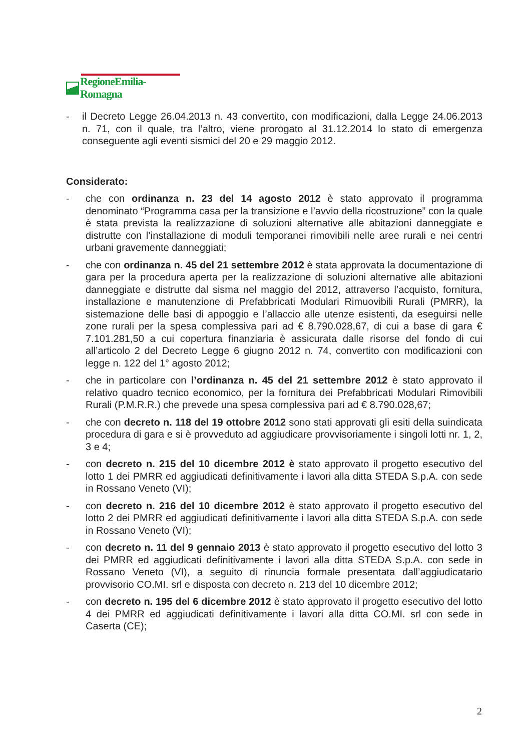RegioneEmilia-Romagna
- il Decreto Legge 26.04.2013 n. 43 convertito, con modificazioni, dalla Legge 24.06.2013 n. 71, con il quale, tra l’altro, viene prorogato al 31.12.2014 lo stato di emergenza conseguente agli eventi sismici del 20 e 29 maggio 2012.
Considerato:
- che con ordinanza n. 23 del 14 agosto 2012 è stato approvato il programma denominato “Programma casa per la transizione e l’avvio della ricostruzione” con la quale è stata prevista la realizzazione di soluzioni alternative alle abitazioni danneggiate e distrutte con l’installazione di moduli temporanei rimovibili nelle aree rurali e nei centri urbani gravemente danneggiati;
- che con ordinanza n. 45 del 21 settembre 2012 è stata approvata la documentazione di gara per la procedura aperta per la realizzazione di soluzioni alternative alle abitazioni danneggiate e distrutte dal sisma nel maggio del 2012, attraverso l’acquisto, fornitura, installazione e manutenzione di Prefabbricati Modulari Rimuovibili Rurali (PMRR), la sistemazione delle basi di appoggio e l’allaccio alle utenze esistenti, da eseguirsi nelle zone rurali per la spesa complessiva pari ad € 8.790.028,67, di cui a base di gara € 7.101.281,50 a cui copertura finanziaria è assicurata dalle risorse del fondo di cui all’articolo 2 del Decreto Legge 6 giugno 2012 n. 74, convertito con modificazioni con legge n. 122 del 1° agosto 2012;
- che in particolare con l’ordinanza n. 45 del 21 settembre 2012 è stato approvato il relativo quadro tecnico economico, per la fornitura dei Prefabbricati Modulari Rimovibili Rurali (P.M.R.R.) che prevede una spesa complessiva pari ad € 8.790.028,67;
- che con decreto n. 118 del 19 ottobre 2012 sono stati approvati gli esiti della suindicata procedura di gara e si è provveduto ad aggiudicare provvisoriamente i singoli lotti nr. 1, 2, 3 e 4;
- con decreto n. 215 del 10 dicembre 2012 è stato approvato il progetto esecutivo del lotto 1 dei PMRR ed aggiudicati definitivamente i lavori alla ditta STEDA S.p.A. con sede in Rossano Veneto (VI);
- con decreto n. 216 del 10 dicembre 2012 è stato approvato il progetto esecutivo del lotto 2 dei PMRR ed aggiudicati definitivamente i lavori alla ditta STEDA S.p.A. con sede in Rossano Veneto (VI);
- con decreto n. 11 del 9 gennaio 2013 è stato approvato il progetto esecutivo del lotto 3 dei PMRR ed aggiudicati definitivamente i lavori alla ditta STEDA S.p.A. con sede in Rossano Veneto (VI), a seguito di rinuncia formale presentata dall’aggiudicatario provvisorio CO.MI. srl e disposta con decreto n. 213 del 10 dicembre 2012;
- con decreto n. 195 del 6 dicembre 2012 è stato approvato il progetto esecutivo del lotto 4 dei PMRR ed aggiudicati definitivamente i lavori alla ditta CO.MI. srl con sede in Caserta (CE);
2